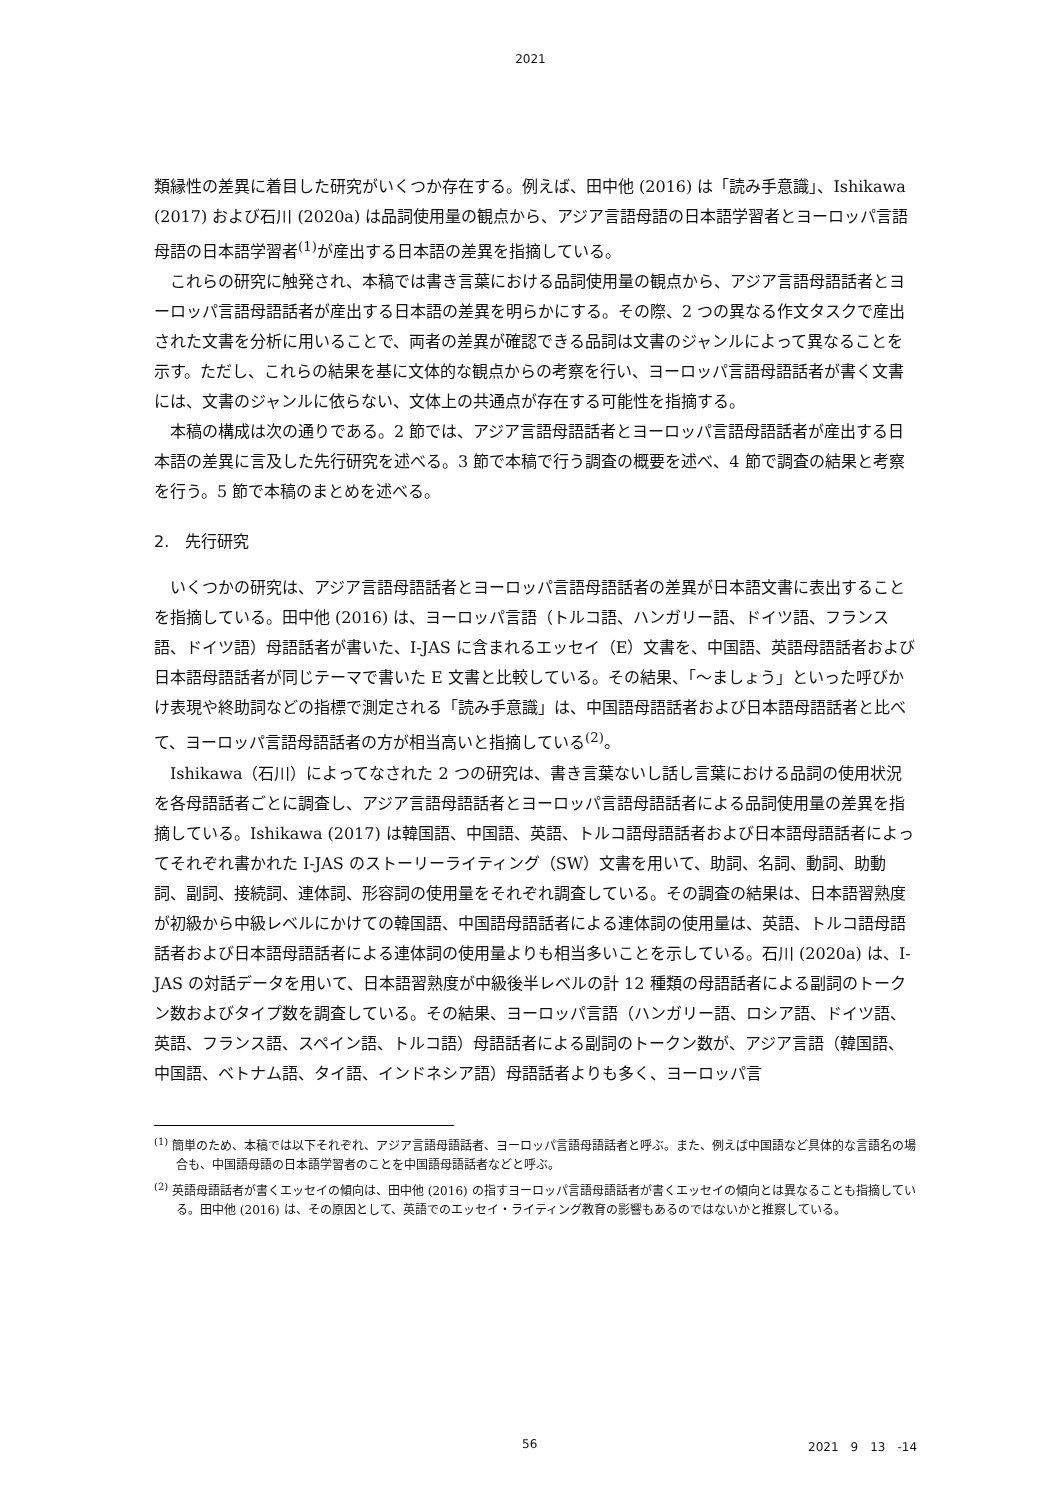2021
類縁性の差異に着目した研究がいくつか存在する。例えば、田中他 (2016) は「読み手意識」、Ishikawa (2017) および石川 (2020a) は品詞使用量の観点から、アジア言語母語の日本語学習者とヨーロッパ言語母語の日本語学習者<sup>(1)</sup>が産出する日本語の差異を指摘している。
これらの研究に触発され、本稿では書き言葉における品詞使用量の観点から、アジア言語母語話者とヨーロッパ言語母語話者が産出する日本語の差異を明らかにする。その際、2 つの異なる作文タスクで産出された文書を分析に用いることで、両者の差異が確認できる品詞は文書のジャンルによって異なることを示す。ただし、これらの結果を基に文体的な観点からの考察を行い、ヨーロッパ言語母語話者が書く文書には、文書のジャンルに依らない、文体上の共通点が存在する可能性を指摘する。
本稿の構成は次の通りである。2 節では、アジア言語母語話者とヨーロッパ言語母語話者が産出する日本語の差異に言及した先行研究を述べる。3 節で本稿で行う調査の概要を述べ、4 節で調査の結果と考察を行う。5 節で本稿のまとめを述べる。
2.　先行研究
いくつかの研究は、アジア言語母語話者とヨーロッパ言語母語話者の差異が日本語文書に表出することを指摘している。田中他 (2016) は、ヨーロッパ言語（トルコ語、ハンガリー語、ドイツ語、フランス語、ドイツ語）母語話者が書いた、I-JAS に含まれるエッセイ（E）文書を、中国語、英語母語話者および日本語母語話者が同じテーマで書いた E 文書と比較している。その結果、「〜ましょう」といった呼びかけ表現や終助詞などの指標で測定される「読み手意識」は、中国語母語話者および日本語母語話者と比べて、ヨーロッパ言語母語話者の方が相当高いと指摘している<sup>(2)</sup>。
Ishikawa（石川）によってなされた 2 つの研究は、書き言葉ないし話し言葉における品詞の使用状況を各母語話者ごとに調査し、アジア言語母語話者とヨーロッパ言語母語話者による品詞使用量の差異を指摘している。Ishikawa (2017) は韓国語、中国語、英語、トルコ語母語話者および日本語母語話者によってそれぞれ書かれた I-JAS のストーリーライティング（SW）文書を用いて、助詞、名詞、動詞、助動詞、副詞、接続詞、連体詞、形容詞の使用量をそれぞれ調査している。その調査の結果は、日本語習熟度が初級から中級レベルにかけての韓国語、中国語母語話者による連体詞の使用量は、英語、トルコ語母語話者および日本語母語話者による連体詞の使用量よりも相当多いことを示している。石川 (2020a) は、I-JAS の対話データを用いて、日本語習熟度が中級後半レベルの計 12 種類の母語話者による副詞のトークン数およびタイプ数を調査している。その結果、ヨーロッパ言語（ハンガリー語、ロシア語、ドイツ語、英語、フランス語、スペイン語、トルコ語）母語話者による副詞のトークン数が、アジア言語（韓国語、中国語、ベトナム語、タイ語、インドネシア語）母語話者よりも多く、ヨーロッパ言
<sup>(1)</sup> 簡単のため、本稿では以下それぞれ、アジア言語母語話者、ヨーロッパ言語母語話者と呼ぶ。また、例えば中国語など具体的な言語名の場合も、中国語母語の日本語学習者のことを中国語母語話者などと呼ぶ。
<sup>(2)</sup> 英語母語話者が書くエッセイの傾向は、田中他 (2016) の指すヨーロッパ言語母語話者が書くエッセイの傾向とは異なることも指摘している。田中他 (2016) は、その原因として、英語でのエッセイ・ライティング教育の影響もあるのではないかと推察している。
56 2021　9　13　-14